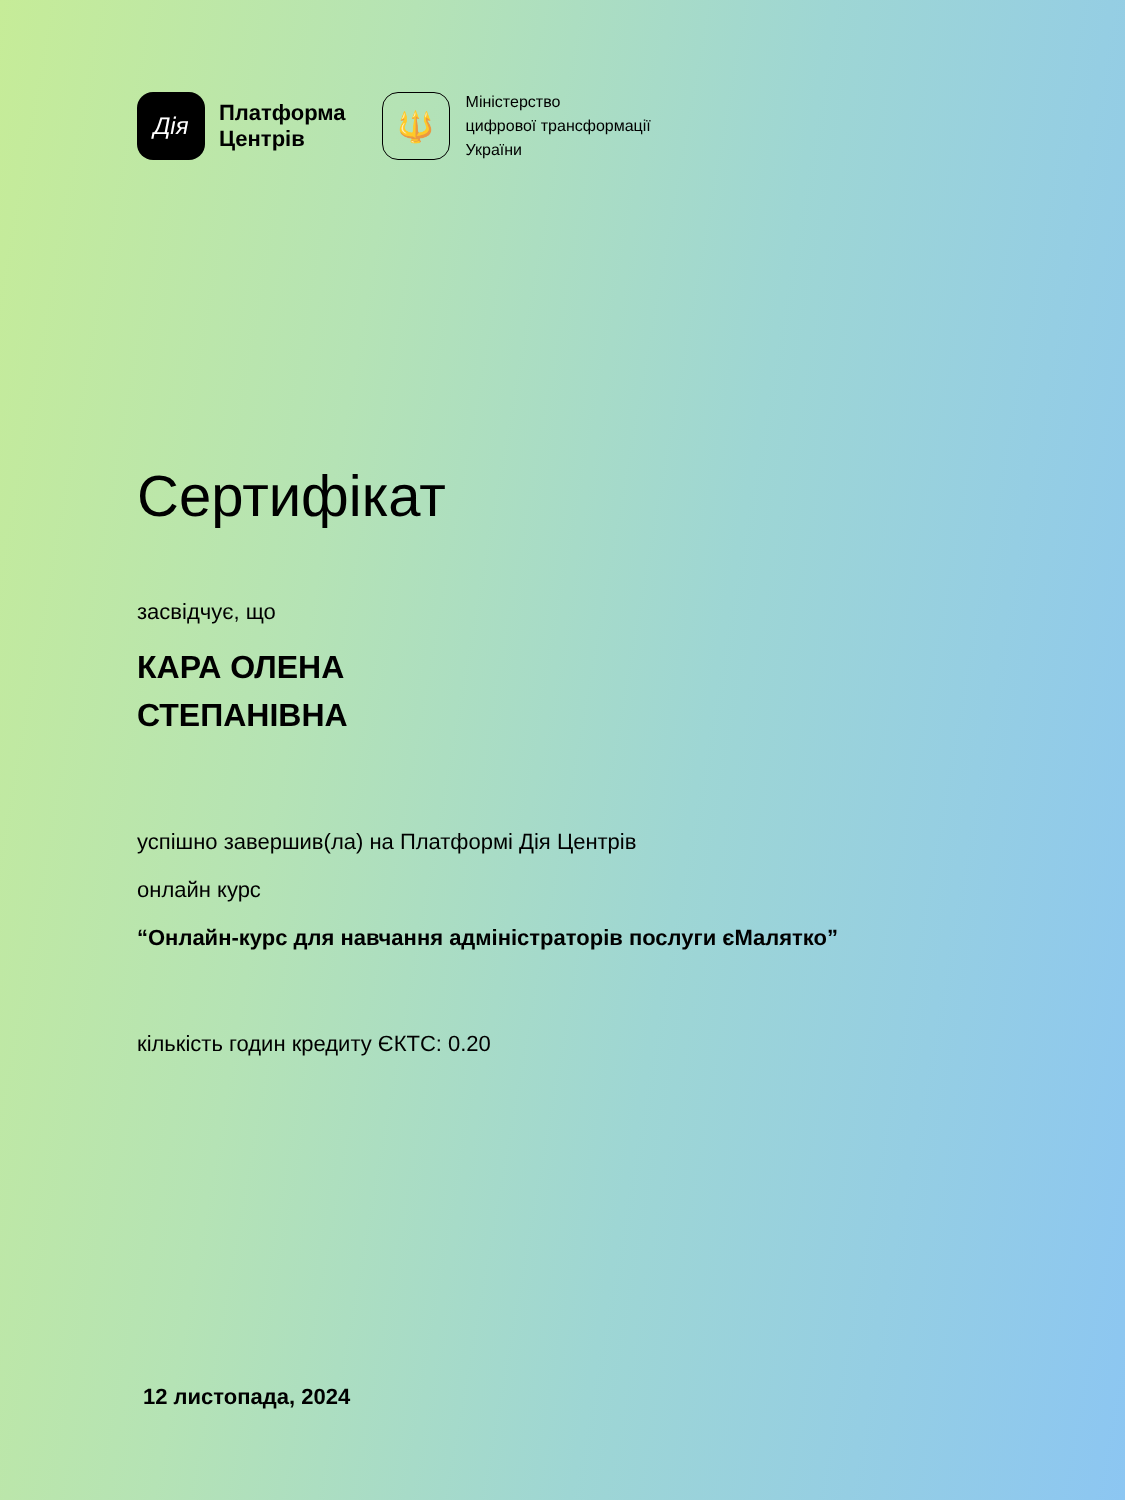Дія
Платформа
Центрів
🔱
Міністерство
цифрової трансформації
України
Сертифікат
засвідчує, що
КАРА ОЛЕНА
СТЕПАНІВНА
успішно завершив(ла) на Платформі Дія Центрів
онлайн курс
“Онлайн-курс для навчання адміністраторів послуги єМалятко”
кількість годин кредиту ЄКТС: 0.20
12 листопада, 2024